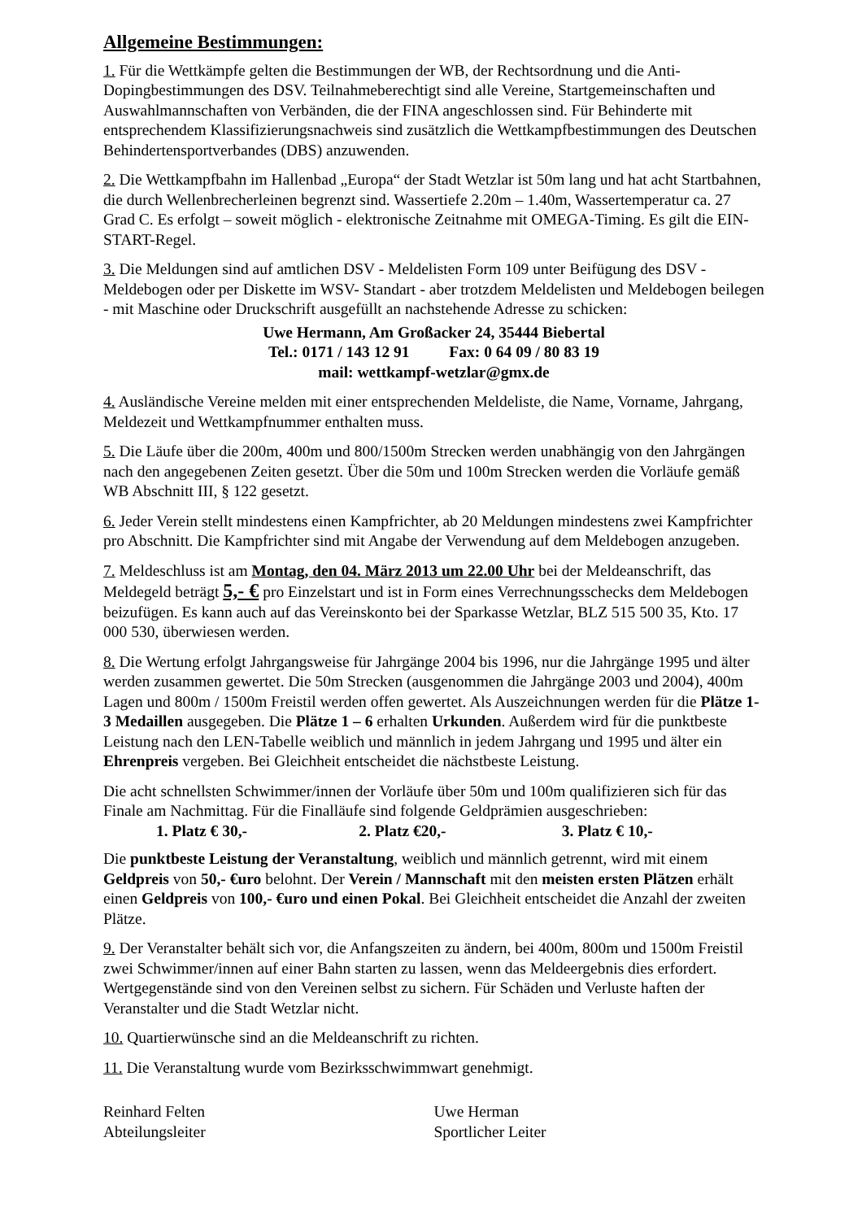Allgemeine Bestimmungen:
1. Für die Wettkämpfe gelten die Bestimmungen der WB, der Rechtsordnung und die Anti-Dopingbestimmungen des DSV. Teilnahmeberechtigt sind alle Vereine, Startgemeinschaften und Auswahlmannschaften von Verbänden, die der FINA angeschlossen sind. Für Behinderte mit entsprechendem Klassifizierungsnachweis sind zusätzlich die Wettkampfbestimmungen des Deutschen Behindertensportverbandes (DBS) anzuwenden.
2. Die Wettkampfbahn im Hallenbad „Europa“ der Stadt Wetzlar ist 50m lang und hat acht Startbahnen, die durch Wellenbrecherleinen begrenzt sind. Wassertiefe 2.20m – 1.40m, Wassertemperatur ca. 27 Grad C. Es erfolgt – soweit möglich - elektronische Zeitnahme mit OMEGA-Timing. Es gilt die EIN-START-Regel.
3. Die Meldungen sind auf amtlichen DSV - Meldelisten Form 109 unter Beifügung des DSV - Meldebogen oder per Diskette im WSV- Standart - aber trotzdem Meldelisten und Meldebogen beilegen - mit Maschine oder Druckschrift ausgefüllt an nachstehende Adresse zu schicken:
Uwe Hermann, Am Großacker 24, 35444 Biebertal
Tel.: 0171 / 143 12 91 Fax: 0 64 09 / 80 83 19
mail: wettkampf-wetzlar@gmx.de
4. Ausländische Vereine melden mit einer entsprechenden Meldeliste, die Name, Vorname, Jahrgang, Meldezeit und Wettkampfnummer enthalten muss.
5. Die Läufe über die 200m, 400m und 800/1500m Strecken werden unabhängig von den Jahrgängen nach den angegebenen Zeiten gesetzt. Über die 50m und 100m Strecken werden die Vorläufe gemäß WB Abschnitt III, § 122 gesetzt.
6. Jeder Verein stellt mindestens einen Kampfrichter, ab 20 Meldungen mindestens zwei Kampfrichter pro Abschnitt. Die Kampfrichter sind mit Angabe der Verwendung auf dem Meldebogen anzugeben.
7. Meldeschluss ist am Montag, den 04. März 2013 um 22.00 Uhr bei der Meldeanschrift, das Meldegeld beträgt 5,- € pro Einzelstart und ist in Form eines Verrechnungsschecks dem Meldebogen beizufügen. Es kann auch auf das Vereinskonto bei der Sparkasse Wetzlar, BLZ 515 500 35, Kto. 17 000 530, überwiesen werden.
8. Die Wertung erfolgt Jahrgangsweise für Jahrgänge 2004 bis 1996, nur die Jahrgänge 1995 und älter werden zusammen gewertet. Die 50m Strecken (ausgenommen die Jahrgänge 2003 und 2004), 400m Lagen und 800m / 1500m Freistil werden offen gewertet. Als Auszeichnungen werden für die Plätze 1-3 Medaillen ausgegeben. Die Plätze 1 – 6 erhalten Urkunden. Außerdem wird für die punktbeste Leistung nach den LEN-Tabelle weiblich und männlich in jedem Jahrgang und 1995 und älter ein Ehrenpreis vergeben. Bei Gleichheit entscheidet die nächstbeste Leistung.
Die acht schnellsten Schwimmer/innen der Vorläufe über 50m und 100m qualifizieren sich für das Finale am Nachmittag. Für die Finalläufe sind folgende Geldprämien ausgeschrieben:
1. Platz € 30,- 2. Platz €20,- 3. Platz € 10,-
Die punktbeste Leistung der Veranstaltung, weiblich und männlich getrennt, wird mit einem Geldpreis von 50,- €uro belohnt. Der Verein / Mannschaft mit den meisten ersten Plätzen erhält einen Geldpreis von 100,- €uro und einen Pokal. Bei Gleichheit entscheidet die Anzahl der zweiten Plätze.
9. Der Veranstalter behält sich vor, die Anfangszeiten zu ändern, bei 400m, 800m und 1500m Freistil zwei Schwimmer/innen auf einer Bahn starten zu lassen, wenn das Meldeergebnis dies erfordert. Wertgegenstände sind von den Vereinen selbst zu sichern. Für Schäden und Verluste haften der Veranstalter und die Stadt Wetzlar nicht.
10. Quartierwünsche sind an die Meldeanschrift zu richten.
11. Die Veranstaltung wurde vom Bezirksschwimmwart genehmigt.
Reinhard Felten
Abteilungsleiter
Uwe Herman
Sportlicher Leiter